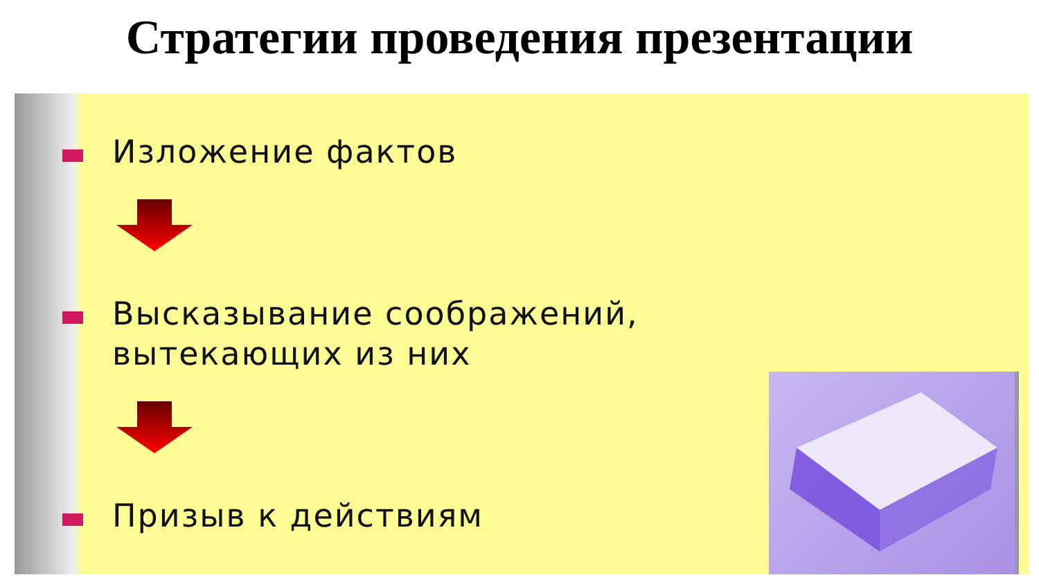Стратегии проведения презентации
Изложение фактов
Высказывание соображений,
вытекающих из них
Призыв к действиям